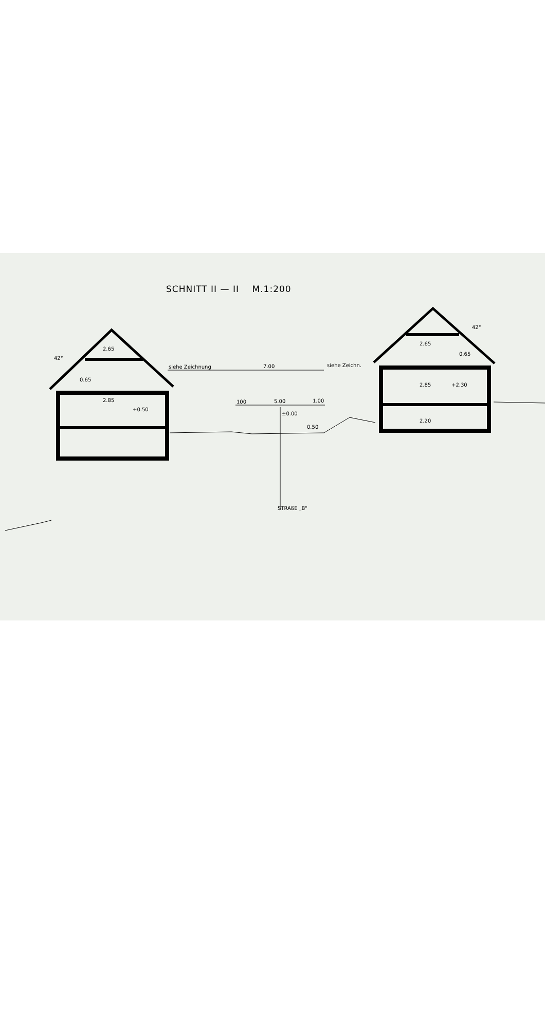SCHNITT II — II M.1:200
siehe Zeichnung
7.00
siehe Zeichn.
42°
42°
100
5.00
1.00
±0.00
+0.50
+2.30
2.65
2.85
0.65
2.65
2.85
2.20
0.65
0.50
STRAßE „B"